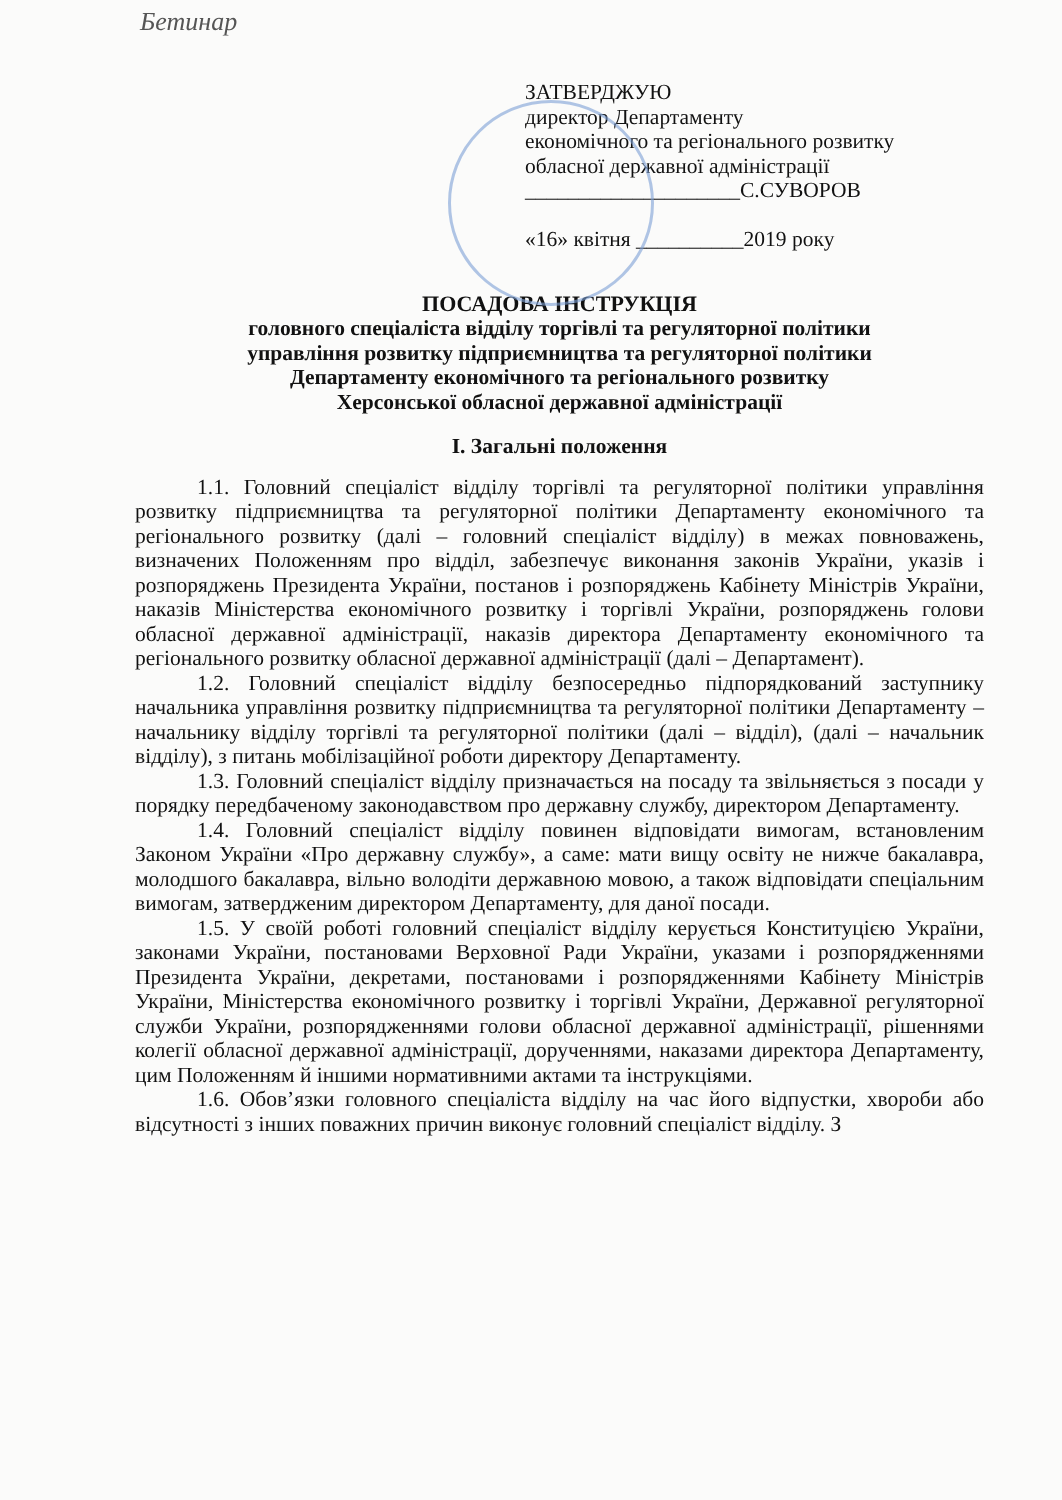Бетинар
ЗАТВЕРДЖУЮ
директор Департаменту
економічного та регіонального розвитку
обласної державної адміністрації
____________________С.СУВОРОВ
«16» квітня __________2019 року
ПОСАДОВА ІНСТРУКЦІЯ
головного спеціаліста відділу торгівлі та регуляторної політики
управління розвитку підприємництва та регуляторної політики
Департаменту економічного та регіонального розвитку
Херсонської обласної державної адміністрації
І. Загальні положення
1.1. Головний спеціаліст відділу торгівлі та регуляторної політики управління розвитку підприємництва та регуляторної політики Департаменту економічного та регіонального розвитку (далі – головний спеціаліст відділу) в межах повноважень, визначених Положенням про відділ, забезпечує виконання законів України, указів і розпоряджень Президента України, постанов і розпоряджень Кабінету Міністрів України, наказів Міністерства економічного розвитку і торгівлі України, розпоряджень голови обласної державної адміністрації, наказів директора Департаменту економічного та регіонального розвитку обласної державної адміністрації (далі – Департамент).
1.2. Головний спеціаліст відділу безпосередньо підпорядкований заступнику начальника управління розвитку підприємництва та регуляторної політики Департаменту – начальнику відділу торгівлі та регуляторної політики (далі – відділ), (далі – начальник відділу), з питань мобілізаційної роботи директору Департаменту.
1.3. Головний спеціаліст відділу призначається на посаду та звільняється з посади у порядку передбаченому законодавством про державну службу, директором Департаменту.
1.4. Головний спеціаліст відділу повинен відповідати вимогам, встановленим Законом України «Про державну службу», а саме: мати вищу освіту не нижче бакалавра, молодшого бакалавра, вільно володіти державною мовою, а також відповідати спеціальним вимогам, затвердженим директором Департаменту, для даної посади.
1.5. У своїй роботі головний спеціаліст відділу керується Конституцією України, законами України, постановами Верховної Ради України, указами і розпорядженнями Президента України, декретами, постановами і розпорядженнями Кабінету Міністрів України, Міністерства економічного розвитку і торгівлі України, Державної регуляторної служби України, розпорядженнями голови обласної державної адміністрації, рішеннями колегії обласної державної адміністрації, дорученнями, наказами директора Департаменту, цим Положенням й іншими нормативними актами та інструкціями.
1.6. Обов’язки головного спеціаліста відділу на час його відпустки, хвороби або відсутності з інших поважних причин виконує головний спеціаліст відділу. З